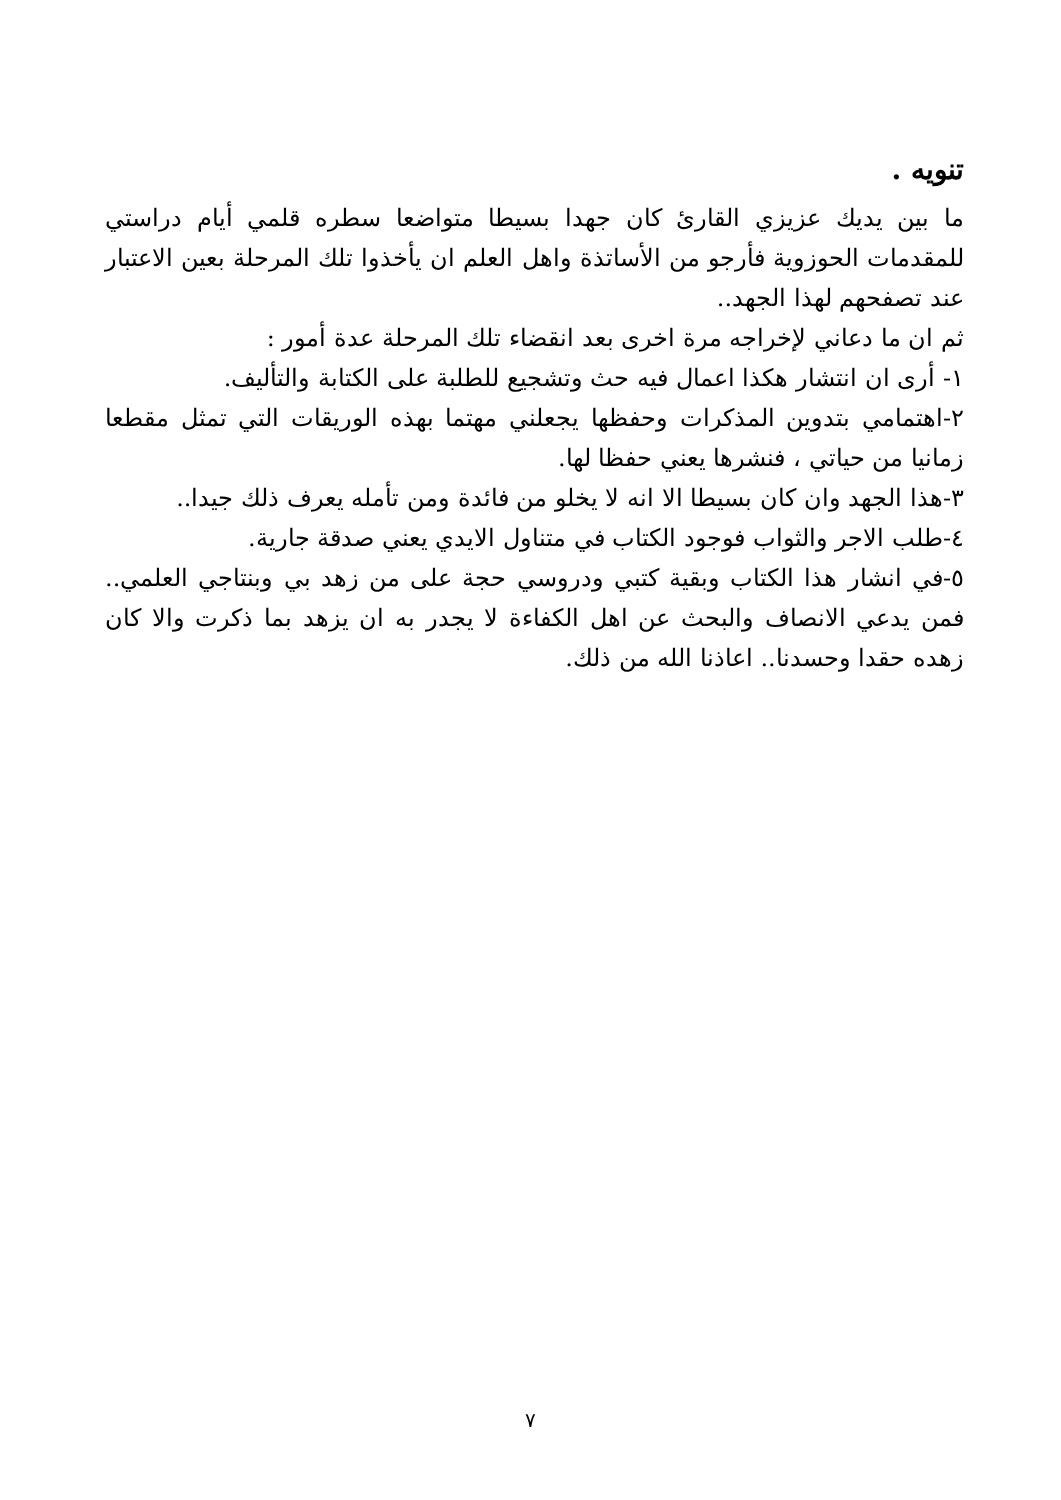تنويه .
ما بين يديك عزيزي القارئ كان جهدا بسيطا متواضعا سطره قلمي أيام دراستي للمقدمات الحوزوية فأرجو من الأساتذة واهل العلم ان يأخذوا تلك المرحلة بعين الاعتبار عند تصفحهم لهذا الجهد..
ثم ان ما دعاني لإخراجه مرة اخرى بعد انقضاء تلك المرحلة عدة أمور :
١- أرى ان انتشار هكذا اعمال فيه حث وتشجيع للطلبة على الكتابة والتأليف.
٢-اهتمامي بتدوين المذكرات وحفظها يجعلني مهتما بهذه الوريقات التي تمثل مقطعا زمانيا من حياتي ، فنشرها يعني حفظا لها.
٣-هذا الجهد وان كان بسيطا الا انه لا يخلو من فائدة ومن تأمله يعرف ذلك جيدا..
٤-طلب الاجر والثواب فوجود الكتاب في متناول الايدي يعني صدقة جارية.
٥-في انشار هذا الكتاب وبقية كتبي ودروسي حجة على من زهد بي وبنتاجي العلمي.. فمن يدعي الانصاف والبحث عن اهل الكفاءة لا يجدر به ان يزهد بما ذكرت والا كان زهده حقدا وحسدنا.. اعاذنا الله من ذلك.
٧